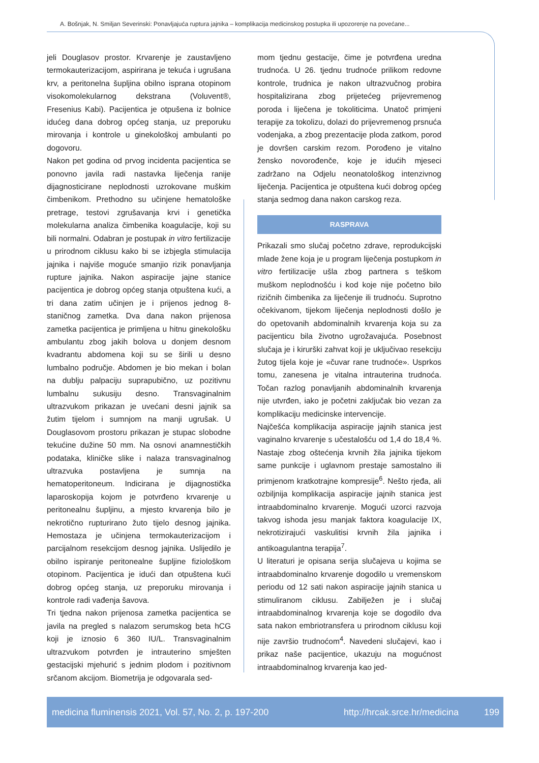A. Bošnjak, N. Smiljan Severinski: Ponavljajuća ruptura jajnika – komplikacija medicinskog postupka ili upozorenje na povećane...
jeli Douglasov prostor. Krvarenje je zaustavljeno termokauterizacijom, aspirirana je tekuća i ugrušana krv, a peritonelna šupljina obilno isprana otopinom visokomolekularnog dekstrana (Voluvent®, Fresenius Kabi). Pacijentica je otpušena iz bolnice idućeg dana dobrog općeg stanja, uz preporuku mirovanja i kontrole u ginekološkoj ambulanti po dogovoru.
Nakon pet godina od prvog incidenta pacijentica se ponovno javila radi nastavka liječenja ranije dijagnosticirane neplodnosti uzrokovane muškim čimbenikom. Prethodno su učinjene hematološke pretrage, testovi zgrušavanja krvi i genetička molekularna analiza čimbenika koagulacije, koji su bili normalni. Odabran je postupak in vitro fertilizacije u prirodnom ciklusu kako bi se izbjegla stimulacija jajnika i najviše moguće smanjio rizik ponavljanja rupture jajnika. Nakon aspiracije jajne stanice pacijentica je dobrog općeg stanja otpuštena kući, a tri dana zatim učinjen je i prijenos jednog 8-staničnog zametka. Dva dana nakon prijenosa zametka pacijentica je primljena u hitnu ginekološku ambulantu zbog jakih bolova u donjem desnom kvadrantu abdomena koji su se širili u desno lumbalno područje. Abdomen je bio mekan i bolan na dublju palpaciju suprapubično, uz pozitivnu lumbalnu sukusiju desno. Transvaginalnim ultrazvukom prikazan je uvećani desni jajnik sa žutim tijelom i sumnjom na manji ugrušak. U Douglasovom prostoru prikazan je stupac slobodne tekućine dužine 50 mm. Na osnovi anamnestičkih podataka, kliničke slike i nalaza transvaginalnog ultrazvuka postavljena je sumnja na hematoperitoneum. Indicirana je dijagnostička laparoskopija kojom je potvrđeno krvarenje u peritonealnu šupljinu, a mjesto krvarenja bilo je nekrotično rupturirano žuto tijelo desnog jajnika. Hemostaza je učinjena termokauterizacijom i parcijalnom resekcijom desnog jajnika. Uslijedilo je obilno ispiranje peritonealne šupljine fiziološkom otopinom. Pacijentica je idući dan otpuštena kući dobrog općeg stanja, uz preporuku mirovanja i kontrole radi vađenja šavova.
Tri tjedna nakon prijenosa zametka pacijentica se javila na pregled s nalazom serumskog beta hCG koji je iznosio 6 360 IU/L. Transvaginalnim ultrazvukom potvrđen je intrauterino smješten gestacijski mjehurić s jednim plodom i pozitivnom srčanom akcijom. Biometrija je odgovarala sed-
mom tjednu gestacije, čime je potvrđena uredna trudnoća. U 26. tjednu trudnoće prilikom redovne kontrole, trudnica je nakon ultrazvučnog probira hospitalizirana zbog prijetećeg prijevremenog poroda i liječena je tokoliticima. Unatoč primjeni terapije za tokolizu, dolazi do prijevremenog prsnuća vodenjaka, a zbog prezentacije ploda zatkom, porod je dovršen carskim rezom. Porođeno je vitalno žensko novorođenče, koje je idućih mjeseci zadržano na Odjelu neonatološkog intenzivnog liječenja. Pacijentica je otpuštena kući dobrog općeg stanja sedmog dana nakon carskog reza.
RASPRAVA
Prikazali smo slučaj početno zdrave, reprodukcijski mlade žene koja je u program liječenja postupkom in vitro fertilizacije ušla zbog partnera s teškom muškom neplodnošću i kod koje nije početno bilo rizičnih čimbenika za liječenje ili trudnoću. Suprotno očekivanom, tijekom liječenja neplodnosti došlo je do opetovanih abdominalnih krvarenja koja su za pacijenticu bila životno ugrožavajuća. Posebnost slučaja je i kirurški zahvat koji je uključivao resekciju žutog tijela koje je «čuvar rane trudnoće». Usprkos tomu, zanesena je vitalna intrauterina trudnoća. Točan razlog ponavljanih abdominalnih krvarenja nije utvrđen, iako je početni zaključak bio vezan za komplikaciju medicinske intervencije.
Najčešća komplikacija aspiracije jajnih stanica jest vaginalno krvarenje s učestalošću od 1,4 do 18,4 %. Nastaje zbog oštećenja krvnih žila jajnika tijekom same punkcije i uglavnom prestaje samostalno ili primjenom kratkotrajne kompresije<sup>6</sup>. Nešto rjeđa, ali ozbiljnija komplikacija aspiracije jajnih stanica jest intraabdominalno krvarenje. Mogući uzorci razvoja takvog ishoda jesu manjak faktora koagulacije IX, nekrotizirajući vaskulitisi krvnih žila jajnika i antikoagulantna terapija<sup>7</sup>.
U literaturi je opisana serija slučajeva u kojima se intraabdominalno krvarenje dogodilo u vremenskom periodu od 12 sati nakon aspiracije jajnih stanica u stimuliranom ciklusu. Zabilježen je i slučaj intraabdominalnog krvarenja koje se dogodilo dva sata nakon embriotransfera u prirodnom ciklusu koji nije završio trudnoćom<sup>4</sup>. Navedeni slučajevi, kao i prikaz naše pacijentice, ukazuju na mogućnost intraabdominalnog krvarenja kao jed-
medicina fluminensis 2021, Vol. 57, No. 2, p. 197-200 http://hrcak.srce.hr/medicina 199